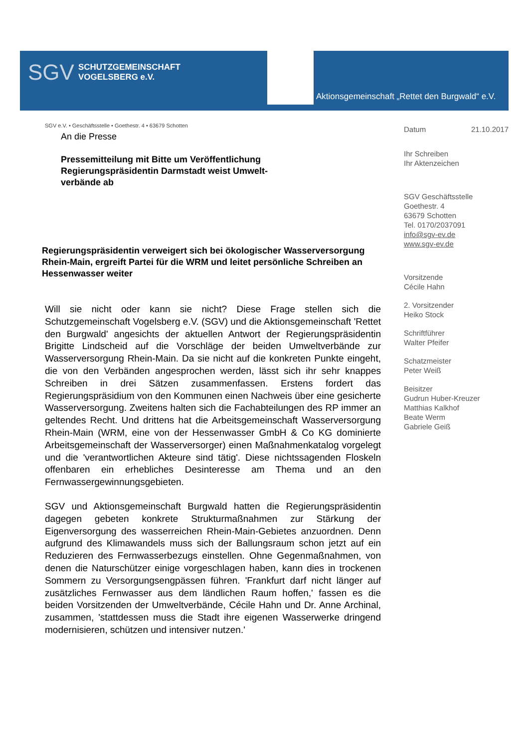SGV SCHUTZGEMEINSCHAFT
VOGELSBERG e.V.
Aktionsgemeinschaft „Rettet den Burgwald“ e.V.
SGV e.V. • Geschäftsstelle • Goethestr. 4 • 63679 Schotten
An die Presse
Pressemitteilung mit Bitte um Veröffentlichung
Regierungspräsidentin Darmstadt weist Umwelt-verbände ab
Regierungspräsidentin verweigert sich bei ökologischer Wasserversorgung Rhein-Main, ergreift Partei für die WRM und leitet persönliche Schreiben an Hessenwasser weiter
Will sie nicht oder kann sie nicht? Diese Frage stellen sich die Schutzgemeinschaft Vogelsberg e.V. (SGV) und die Aktionsgemeinschaft 'Rettet den Burgwald' angesichts der aktuellen Antwort der Regierungspräsidentin Brigitte Lindscheid auf die Vorschläge der beiden Umweltverbände zur Wasserversorgung Rhein-Main. Da sie nicht auf die konkreten Punkte eingeht, die von den Verbänden angesprochen werden, lässt sich ihr sehr knappes Schreiben in drei Sätzen zusammenfassen. Erstens fordert das Regierungspräsidium von den Kommunen einen Nachweis über eine gesicherte Wasserversorgung. Zweitens halten sich die Fachabteilungen des RP immer an geltendes Recht. Und drittens hat die Arbeitsgemeinschaft Wasserversorgung Rhein-Main (WRM, eine von der Hessenwasser GmbH & Co KG dominierte Arbeitsgemeinschaft der Wasserversorger) einen Maßnahmenkatalog vorgelegt und die 'verantwortlichen Akteure sind tätig'. Diese nichtssagenden Floskeln offenbaren ein erhebliches Desinteresse am Thema und an den Fernwassergewinnungsgebieten.
SGV und Aktionsgemeinschaft Burgwald hatten die Regierungspräsidentin dagegen gebeten konkrete Strukturmaßnahmen zur Stärkung der Eigenversorgung des wasserreichen Rhein-Main-Gebietes anzuordnen. Denn aufgrund des Klimawandels muss sich der Ballungsraum schon jetzt auf ein Reduzieren des Fernwasserbezugs einstellen. Ohne Gegenmaßnahmen, von denen die Naturschützer einige vorgeschlagen haben, kann dies in trockenen Sommern zu Versorgungsengpässen führen. 'Frankfurt darf nicht länger auf zusätzliches Fernwasser aus dem ländlichen Raum hoffen,' fassen es die beiden Vorsitzenden der Umweltverbände, Cécile Hahn und Dr. Anne Archinal, zusammen, 'stattdessen muss die Stadt ihre eigenen Wasserwerke dringend modernisieren, schützen und intensiver nutzen.'
Datum 21.10.2017
Ihr Schreiben
Ihr Aktenzeichen
SGV Geschäftsstelle
Goethestr. 4
63679 Schotten
Tel. 0170/2037091
info@sgv-ev.de
www.sgv-ev.de
Vorsitzende
Cécile Hahn
2. Vorsitzender
Heiko Stock
Schriftführer
Walter Pfeifer
Schatzmeister
Peter Weiß
Beisitzer
Gudrun Huber-Kreuzer
Matthias Kalkhof
Beate Werm
Gabriele Geiß